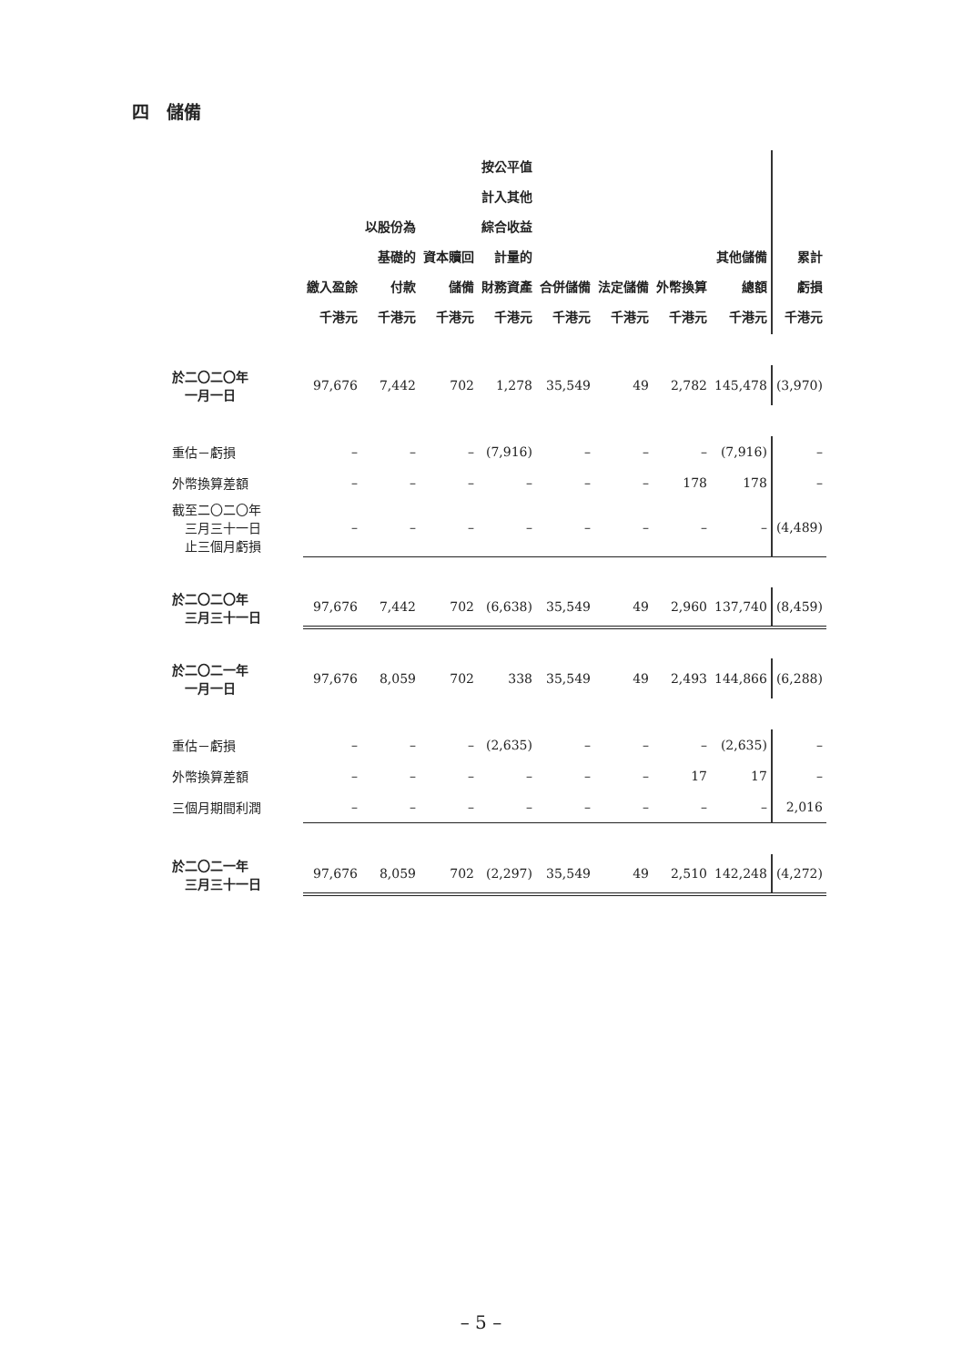四　儲備
| | 繳入盈餘 千港元 | 以股份為 基礎的 付款 千港元 | 資本贖回 儲備 千港元 | 按公平值 計入其他 綜合收益 計量的 財務資產 千港元 | 合併儲備 千港元 | 法定儲備 千港元 | 外幣換算 千港元 | 其他儲備 總額 千港元 | 累計 虧損 千港元 |
| --- | --- | --- | --- | --- | --- | --- | --- | --- | --- |
| 於二〇二〇年 一月一日 | 97,676 | 7,442 | 702 | 1,278 | 35,549 | 49 | 2,782 | 145,478 | (3,970) |
| 重估－虧損 | – | – | – | (7,916) | – | – | – | (7,916) | – |
| 外幣換算差額 | – | – | – | – | – | – | 178 | 178 | – |
| 截至二〇二〇年 三月三十一日 止三個月虧損 | – | – | – | – | – | – | – | – | (4,489) |
| 於二〇二〇年 三月三十一日 | 97,676 | 7,442 | 702 | (6,638) | 35,549 | 49 | 2,960 | 137,740 | (8,459) |
| 於二〇二一年 一月一日 | 97,676 | 8,059 | 702 | 338 | 35,549 | 49 | 2,493 | 144,866 | (6,288) |
| 重估－虧損 | – | – | – | (2,635) | – | – | – | (2,635) | – |
| 外幣換算差額 | – | – | – | – | – | – | 17 | 17 | – |
| 三個月期間利潤 | – | – | – | – | – | – | – | – | 2,016 |
| 於二〇二一年 三月三十一日 | 97,676 | 8,059 | 702 | (2,297) | 35,549 | 49 | 2,510 | 142,248 | (4,272) |
– 5 –